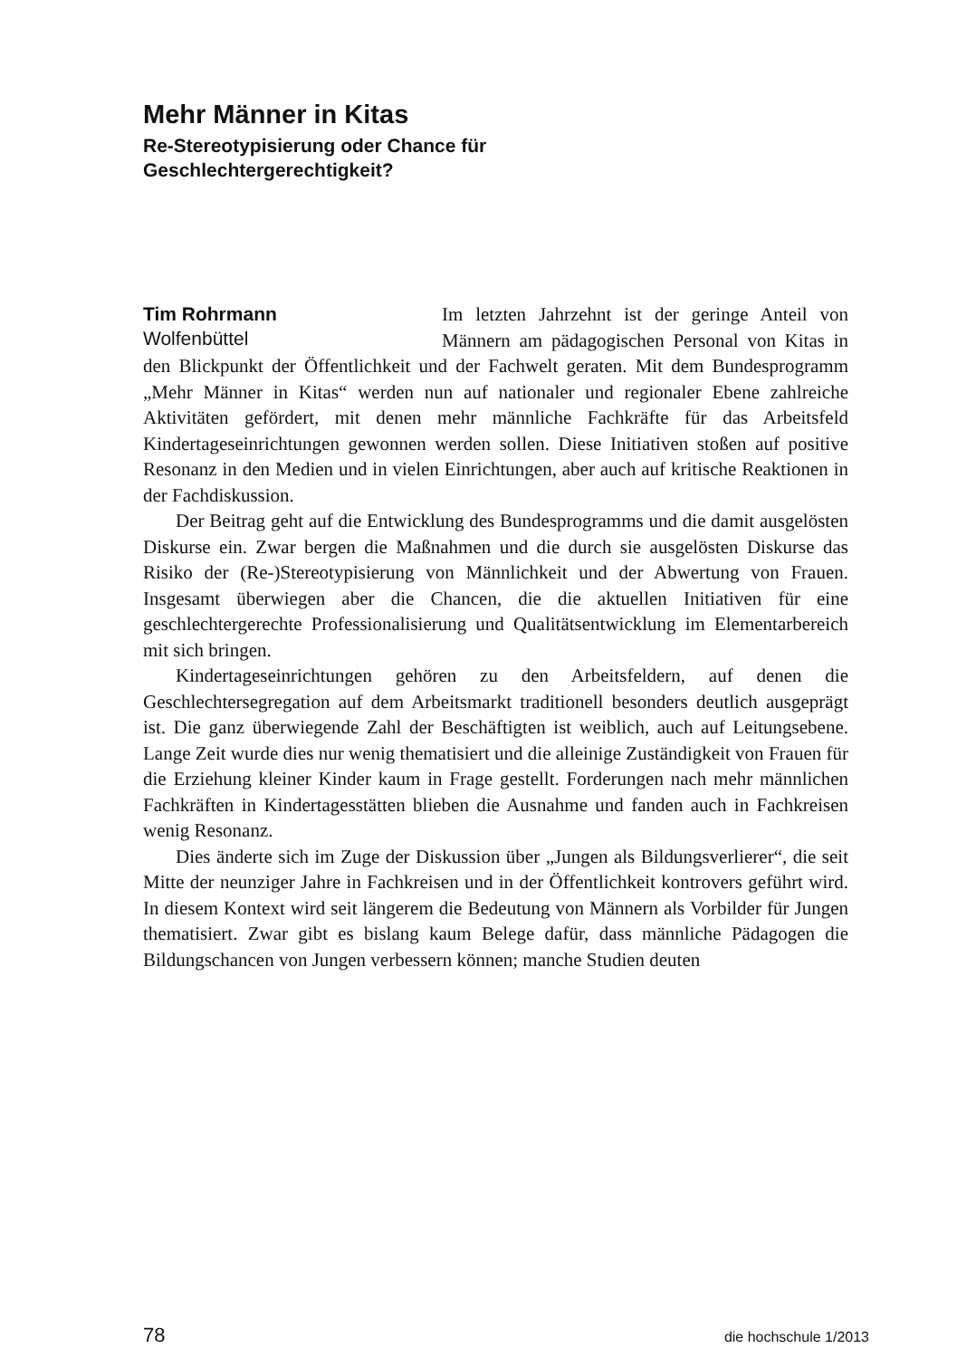Mehr Männer in Kitas
Re-Stereotypisierung oder Chance für
Geschlechtergerechtigkeit?
Tim Rohrmann
Wolfenbüttel
Im letzten Jahrzehnt ist der geringe Anteil von Männern am pädagogischen Personal von Kitas in den Blickpunkt der Öffentlichkeit und der Fachwelt geraten. Mit dem Bundesprogramm „Mehr Männer in Kitas“ werden nun auf nationaler und regionaler Ebene zahlreiche Aktivitäten gefördert, mit denen mehr männliche Fachkräfte für das Arbeitsfeld Kindertageseinrichtungen gewonnen werden sollen. Diese Initiativen stoßen auf positive Resonanz in den Medien und in vielen Einrichtungen, aber auch auf kritische Reaktionen in der Fachdiskussion.
Der Beitrag geht auf die Entwicklung des Bundesprogramms und die damit ausgelösten Diskurse ein. Zwar bergen die Maßnahmen und die durch sie ausgelösten Diskurse das Risiko der (Re-)Stereotypisierung von Männlichkeit und der Abwertung von Frauen. Insgesamt überwiegen aber die Chancen, die die aktuellen Initiativen für eine geschlechtergerechte Professionalisierung und Qualitätsentwicklung im Elementarbereich mit sich bringen.
Kindertageseinrichtungen gehören zu den Arbeitsfeldern, auf denen die Geschlechtersegregation auf dem Arbeitsmarkt traditionell besonders deutlich ausgeprägt ist. Die ganz überwiegende Zahl der Beschäftigten ist weiblich, auch auf Leitungsebene. Lange Zeit wurde dies nur wenig thematisiert und die alleinige Zuständigkeit von Frauen für die Erziehung kleiner Kinder kaum in Frage gestellt. Forderungen nach mehr männlichen Fachkräften in Kindertagesstätten blieben die Ausnahme und fanden auch in Fachkreisen wenig Resonanz.
Dies änderte sich im Zuge der Diskussion über „Jungen als Bildungsverlierer“, die seit Mitte der neunziger Jahre in Fachkreisen und in der Öffentlichkeit kontrovers geführt wird. In diesem Kontext wird seit längerem die Bedeutung von Männern als Vorbilder für Jungen thematisiert. Zwar gibt es bislang kaum Belege dafür, dass männliche Pädagogen die Bildungschancen von Jungen verbessern können; manche Studien deuten
78 die hochschule 1/2013